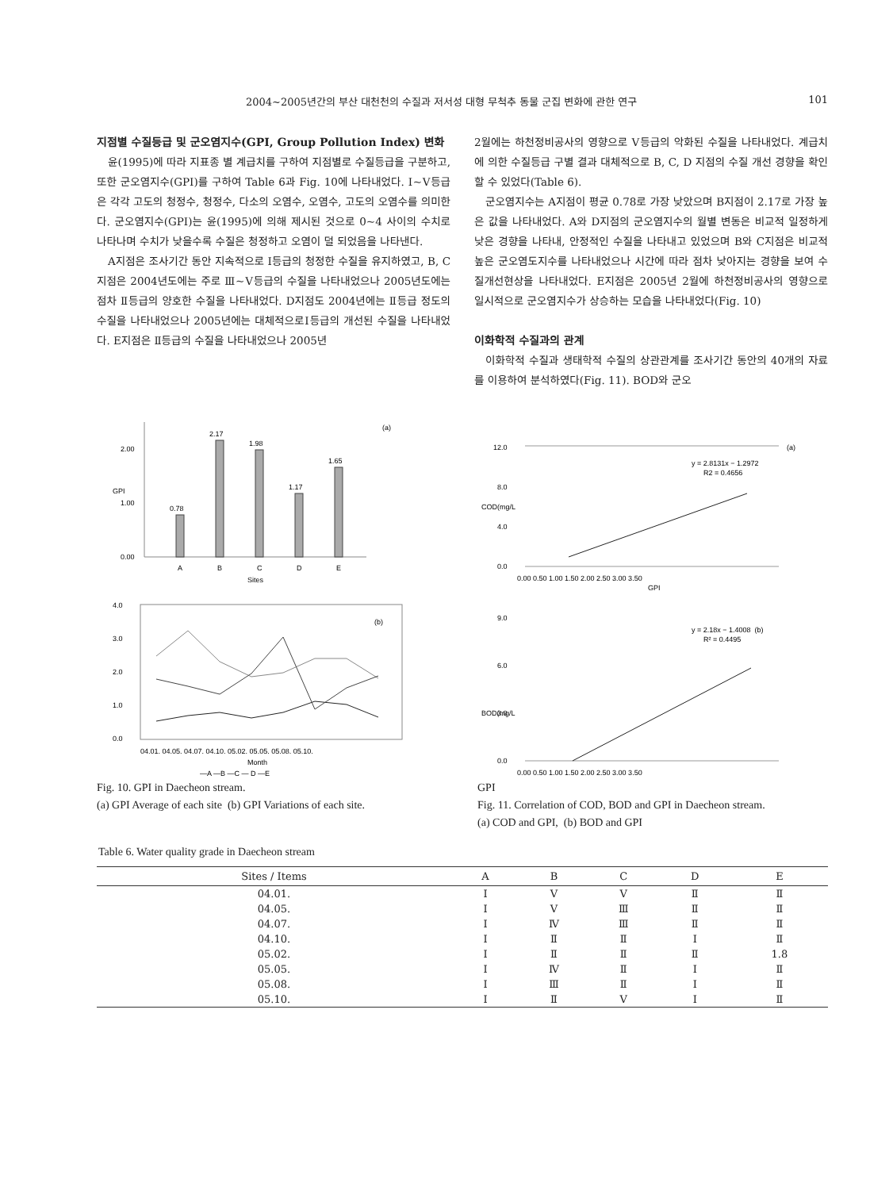2004~2005년간의 부산 대천천의 수질과 저서성 대형 무척추 동물 군집 변화에 관한 연구 101
지점별 수질등급 및 군오염지수(GPI, Group Pollution Index) 변화
윤(1995)에 따라 지표종 별 계급치를 구하여 지점별로 수질등급을 구분하고, 또한 군오염지수(GPI)를 구하여 Table 6과 Fig. 10에 나타내었다. Ⅰ~Ⅴ등급은 각각 고도의 청정수, 청정수, 다소의 오염수, 오염수, 고도의 오염수를 의미한다. 군오염지수(GPI)는 윤(1995)에 의해 제시된 것으로 0~4 사이의 수치로 나타나며 수치가 낮을수록 수질은 청정하고 오염이 덜 되었음을 나타낸다.
A지점은 조사기간 동안 지속적으로 Ⅰ등급의 청정한 수질을 유지하였고, B, C지점은 2004년도에는 주로 Ⅲ~Ⅴ등급의 수질을 나타내었으나 2005년도에는 점차 Ⅱ등급의 양호한 수질을 나타내었다. D지점도 2004년에는 Ⅱ등급 정도의 수질을 나타내었으나 2005년에는 대체적으로Ⅰ등급의 개선된 수질을 나타내었다. E지점은 Ⅱ등급의 수질을 나타내었으나 2005년
2월에는 하천정비공사의 영향으로 Ⅴ등급의 악화된 수질을 나타내었다. 계급치에 의한 수질등급 구별 결과 대체적으로 B, C, D 지점의 수질 개선 경향을 확인할 수 있었다(Table 6).
군오염지수는 A지점이 평균 0.78로 가장 낮았으며 B지점이 2.17로 가장 높은 값을 나타내었다. A와 D지점의 군오염지수의 월별 변동은 비교적 일정하게 낮은 경향을 나타내, 안정적인 수질을 나타내고 있었으며 B와 C지점은 비교적 높은 군오염도지수를 나타내었으나 시간에 따라 점차 낮아지는 경향을 보여 수질개선현상을 나타내었다. E지점은 2005년 2월에 하천정비공사의 영향으로 일시적으로 군오염지수가 상승하는 모습을 나타내었다(Fig. 10)
이화학적 수질과의 관계
이화학적 수질과 생태학적 수질의 상관관계를 조사기간 동안의 40개의 자료를 이용하여 분석하였다(Fig. 11). BOD와 군오
(a)
2.00
1.00
0.00
GPI
0.78
2.17
1.98
1.17
1.65
A
B
C
D
E
Sites
4.0
3.0
2.0
1.0
0.0
(b)
04.01. 04.05. 04.07. 04.10. 05.02. 05.05. 05.08. 05.10.
Month
—A —B —C — D —E
Fig. 10. GPI in Daecheon stream.
(a) GPI Average of each site (b) GPI Variations of each site.
12.0
8.0
4.0
0.0
(a)
y = 2.8131x − 1.2972
R2 = 0.4656
0.00 0.50 1.00 1.50 2.00 2.50 3.00 3.50
GPI
COD(mg/L
9.0
6.0
3.0
0.0
y = 2.18x − 1.4008 (b)
R² = 0.4495
0.00 0.50 1.00 1.50 2.00 2.50 3.00 3.50
BOD(mg/L
GPI
Fig. 11. Correlation of COD, BOD and GPI in Daecheon stream.
(a) COD and GPI, (b) BOD and GPI
Table 6. Water quality grade in Daecheon stream
| Sites / Items | A | B | C | D | E |
| --- | --- | --- | --- | --- | --- |
| 04.01. | Ⅰ | Ⅴ | Ⅴ | Ⅱ | Ⅱ |
| 04.05. | Ⅰ | Ⅴ | Ⅲ | Ⅱ | Ⅱ |
| 04.07. | Ⅰ | Ⅳ | Ⅲ | Ⅱ | Ⅱ |
| 04.10. | Ⅰ | Ⅱ | Ⅱ | Ⅰ | Ⅱ |
| 05.02. | Ⅰ | Ⅱ | Ⅱ | Ⅱ | 1.8 |
| 05.05. | Ⅰ | Ⅳ | Ⅱ | Ⅰ | Ⅱ |
| 05.08. | Ⅰ | Ⅲ | Ⅱ | Ⅰ | Ⅱ |
| 05.10. | Ⅰ | Ⅱ | Ⅴ | Ⅰ | Ⅱ |